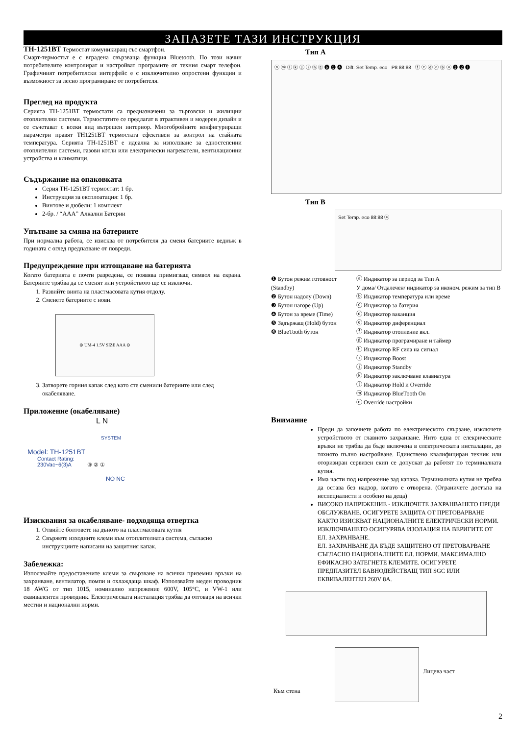ЗАПАЗЕТЕ ТАЗИ ИНСТРУКЦИЯ
TH-1251BT Термостат комуникиращ със смартфон.
Смарт-термостът е с вградена свързваща функция Bluetooth. По този начин потребителите контролират и настройват програмите от техния смарт телефон. Графичният потребителски интерфейс е с изключително опростени функции и възможност за лесно програмиране от потребителя.
Преглед на продукта
Серията TH-1251BT термостати са предназначени за търговски и жилищни отоплителни системи. Термостатите се предлагат в атрактивен и модерен дизайн и се съчетават с всеки вид вътрешен интериор. Многобройните конфигуриращи параметри правят TH1251BT термостата ефективен за контрол на стайната температура. Серията TH-1251BT е идеална за използване за едностепенни отоплителни системи, газови котли или електрически нагреватели, вентилационни устройства и климатици.
Съдържание на опаковката
Серия TH-1251BT термостат: 1 бр.
Инструкция за експлоатация: 1 бр.
Винтове и дюбели: 1 комплект
2-бр. / “AAA” Алкални Батерии
Упътване за смяна на батериите
При нормална работа, се изисква от потребителя да сменя батериите веднъж в годината с оглед предпазване от повреди.
Предупреждение при изтощаване на батерията
Когато батерията е почти разредена, се появява примигващ символ на екрана. Батериите трябва да се сменят или устройството ще се изключи.
1. Развийте винта на пластмасовата кутия отдолу.
2. Сменете батериите с нови.
⊕ UM-4 1.5V SIZE AAA ⊖
3. Затворете горния капак след като сте сменили батериите или след окабеляване.
Приложение (окабеляване)
L N
SYSTEM
Model: TH-1251BT
Contact Rating:
230Vac~6(3)A ③ ② ①
NO NC
Изисквания за окабеляване- подходяща отвертка
1. Отвийте болтовете на дъното на пластмасовата кутия
2. Свържете изходните клеми към отоплителната система, съгласно инструкциите написани на защитния капак.
Забележка:
Използвайте предоставените клеми за свързване на всички приземни връзки на захранване, вентилатор, помпи и охлаждаща шкаф. Използвайте меден проводник 18 AWG от тип 1015, номинално напрежение 600V, 105°C, и VW-1 или еквивалентен проводник. Електрическата инсталация трябва да отговаря на всички местни и национални норми.
Тип A
ⓝ ⓜ ⓛ ⓚ ⓙ ⓘ ⓗ ⓖ ❻ ❺ ❹ Dift. Set Temp. eco P8 88:88 ⓕ ⓔ ⓓ ⓒ ⓑ ⓐ ❸ ❷ ❶
Тип B
Set Temp. eco 88:88 ⓐ
❶ Бутон режим готовност (Standby)
❷ Бутон надолу (Down)
❸ Бутон нагоре (Up)
❹ Бутон за време (Time)
❺ Задържащ (Hold) бутон
❻ BlueTooth бутон
ⓐ Индикатор за период за Тип A
У дома/ Отдалечен/ индикатор за иконом. режим за тип B
ⓑ Индикатор температура или време
ⓒ Индикатор за батерия
ⓓ Индикатор ваканция
ⓔ Индикатор диференциал
ⓕ Индикатор отопление вкл.
ⓖ Индикатор програмиране и таймер
ⓗ Индикатор RF сила на сигнал
ⓘ Индикатор Boost
ⓙ Индикатор Standby
ⓚ Индикатор заключване клавиатура
ⓛ Индикатор Hold и Override
ⓜ Индикатор BlueTooth On
ⓝ Override настройки
Внимание
Преди да започнете работа по електрическото свързане, изключете устройството от главното захранване. Нито една от елекрическите връзки не трябва да бъде включена в електрическата инсталации, до тяхното пълно настройване. Единствено квалифициран техник или оторизиран сервизен екип се допускат да работят по терминалната кутия.
Има части под напрежение зад капака. Терминалната кутия не трябва да остава без надзор, когато е отворена. (Ограничете достъпа на неспециалисти и особено на деца)
ВИСОКО НАПРЕЖЕНИЕ - ИЗКЛЮЧЕТЕ ЗАХРАНВАНЕТО ПРЕДИ ОБСЛУЖВАНЕ. ОСИГУРЕТЕ ЗАЩИТА ОТ ПРЕТОВАРВАНЕ КАКТО ИЗИСКВАТ НАЦИОНАЛНИТЕ ЕЛЕКТРИЧЕСКИ НОРМИ. ИЗКЛЮЧВАНЕТО ОСИГУРЯВА ИЗОЛАЦИЯ НА ВЕРИГИТЕ ОТ ЕЛ. ЗАХРАНВАНЕ.
ЕЛ. ЗАХРАНВАНЕ ДА БЪДЕ ЗАЩИТЕНО ОТ ПРЕТОВАРВАНЕ СЪГЛАСНО НАЦИОНАЛНИТЕ ЕЛ. НОРМИ. МАКСИМАЛНО ЕФИКАСНО ЗАТЕГНЕТЕ КЛЕМИТЕ. ОСИГУРЕТЕ ПРЕДПАЗИТЕЛ БАВНОДЕЙСТВАЩ ТИП SGC ИЛИ ЕКВИВАЛЕНТЕН 260V 8A.
Лицева част
Към стена
2